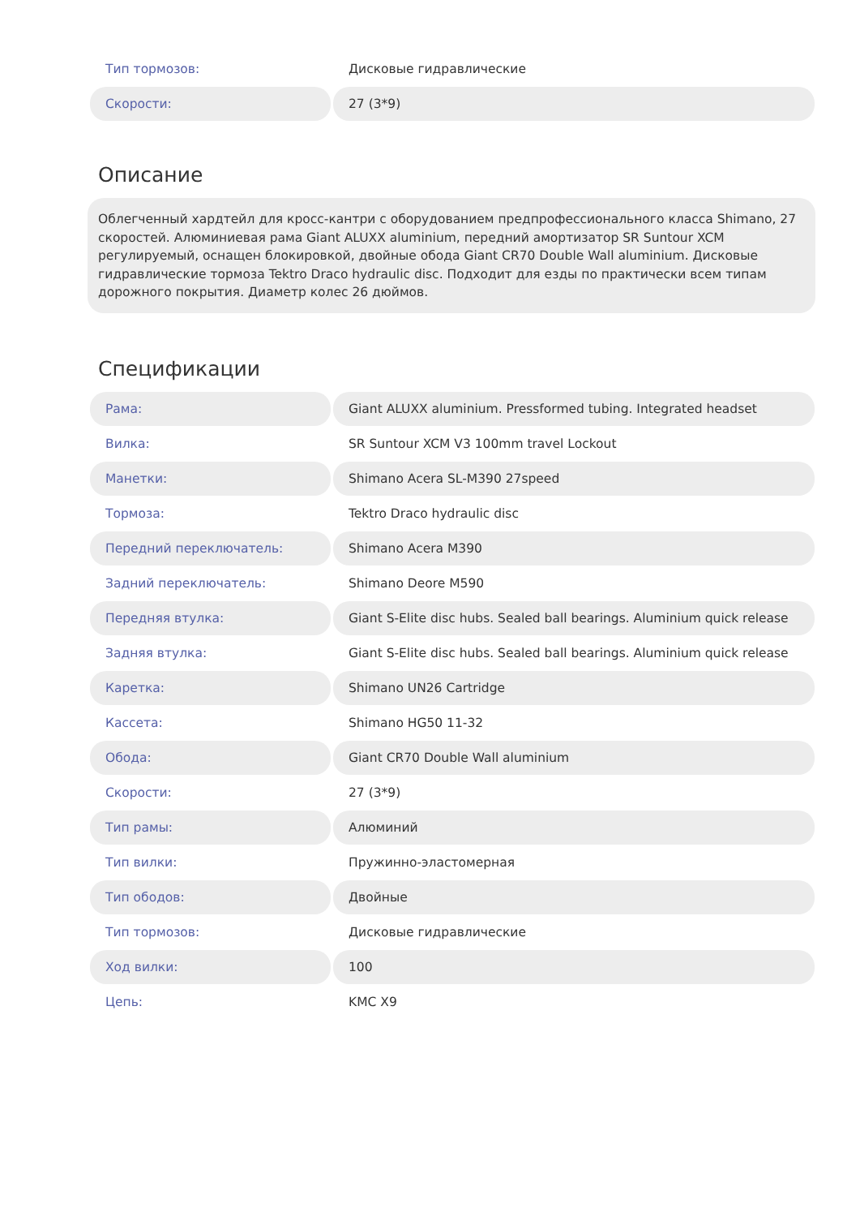| Тип тормозов: | Дисковые гидравлические |
| Скорости: | 27 (3*9) |
Описание
Облегченный хардтейл для кросс-кантри с оборудованием предпрофессионального класса Shimano, 27 скоростей. Алюминиевая рама Giant ALUXX aluminium, передний амортизатор SR Suntour XCM регулируемый, оснащен блокировкой, двойные обода Giant CR70 Double Wall aluminium. Дисковые гидравлические тормоза Tektro Draco hydraulic disc. Подходит для езды по практически всем типам дорожного покрытия. Диаметр колес 26 дюймов.
Спецификации
| Рама: | Giant ALUXX aluminium. Pressformed tubing. Integrated headset |
| Вилка: | SR Suntour XCM V3 100mm travel Lockout |
| Манетки: | Shimano Acera SL-M390 27speed |
| Тормоза: | Tektro Draco hydraulic disc |
| Передний переключатель: | Shimano Acera M390 |
| Задний переключатель: | Shimano Deore M590 |
| Передняя втулка: | Giant S-Elite disc hubs. Sealed ball bearings. Aluminium quick release |
| Задняя втулка: | Giant S-Elite disc hubs. Sealed ball bearings. Aluminium quick release |
| Каретка: | Shimano UN26 Cartridge |
| Кассета: | Shimano HG50 11-32 |
| Обода: | Giant CR70 Double Wall aluminium |
| Скорости: | 27 (3*9) |
| Тип рамы: | Алюминий |
| Тип вилки: | Пружинно-эластомерная |
| Тип ободов: | Двойные |
| Тип тормозов: | Дисковые гидравлические |
| Ход вилки: | 100 |
| Цепь: | KMC X9 |